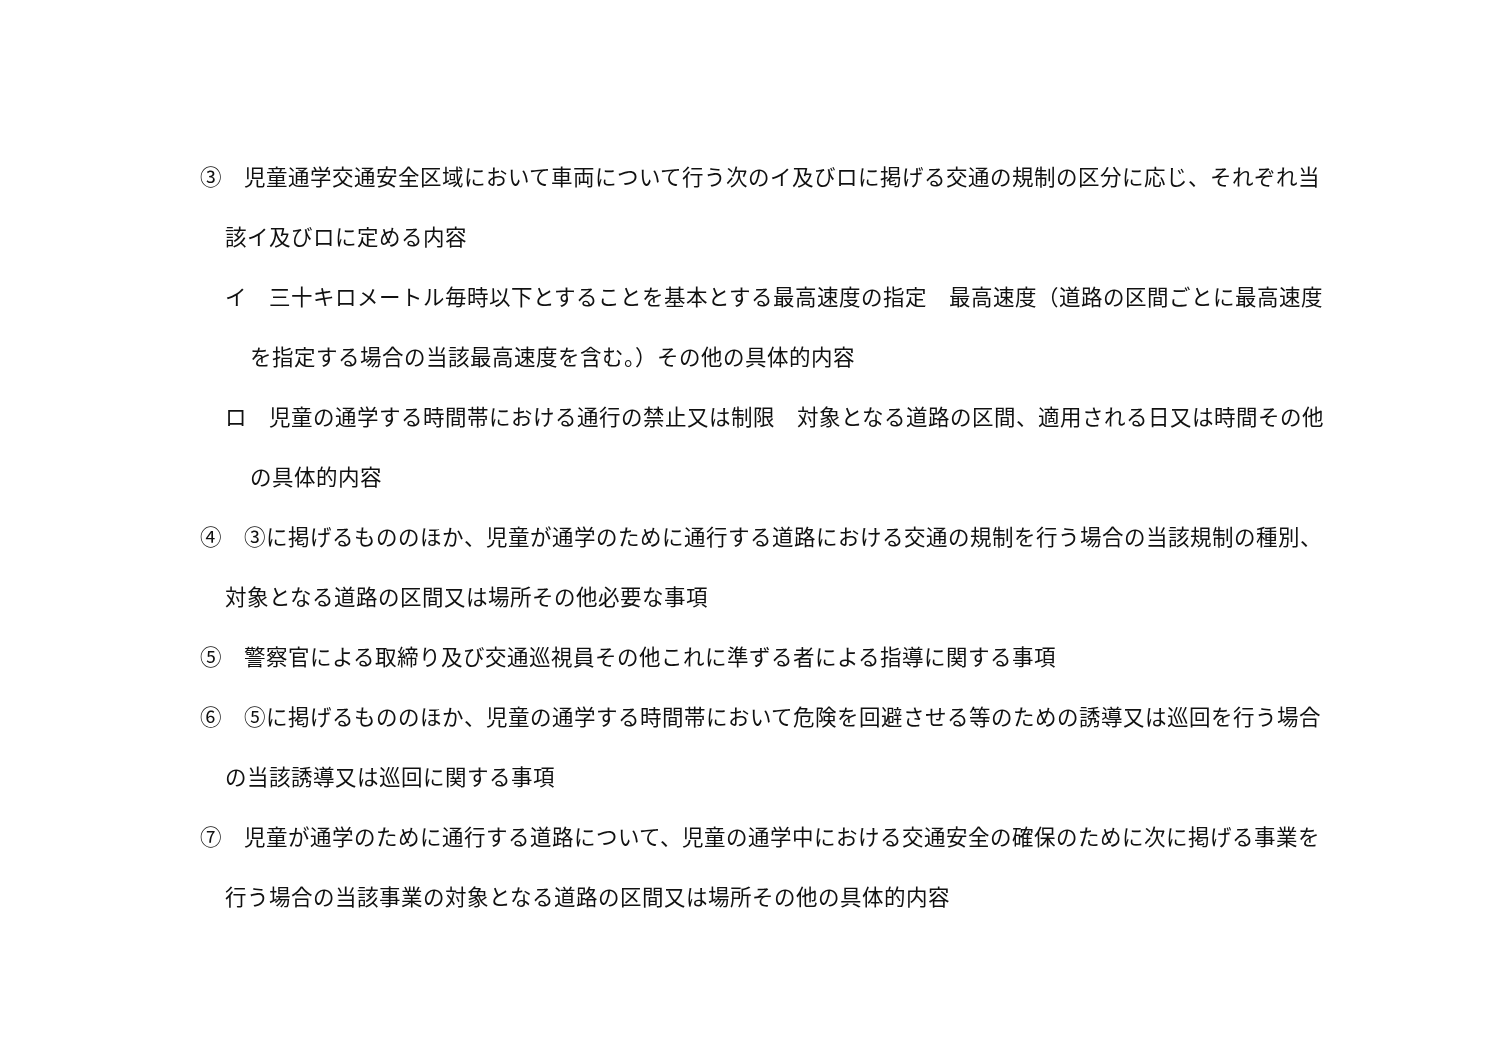③　児童通学交通安全区域において車両について行う次のイ及びロに掲げる交通の規制の区分に応じ、それぞれ当該イ及びロに定める内容
イ　三十キロメートル毎時以下とすることを基本とする最高速度の指定　最高速度（道路の区間ごとに最高速度を指定する場合の当該最高速度を含む。）その他の具体的内容
ロ　児童の通学する時間帯における通行の禁止又は制限　対象となる道路の区間、適用される日又は時間その他の具体的内容
④　③に掲げるもののほか、児童が通学のために通行する道路における交通の規制を行う場合の当該規制の種別、対象となる道路の区間又は場所その他必要な事項
⑤　警察官による取締り及び交通巡視員その他これに準ずる者による指導に関する事項
⑥　⑤に掲げるもののほか、児童の通学する時間帯において危険を回避させる等のための誘導又は巡回を行う場合の当該誘導又は巡回に関する事項
⑦　児童が通学のために通行する道路について、児童の通学中における交通安全の確保のために次に掲げる事業を行う場合の当該事業の対象となる道路の区間又は場所その他の具体的内容